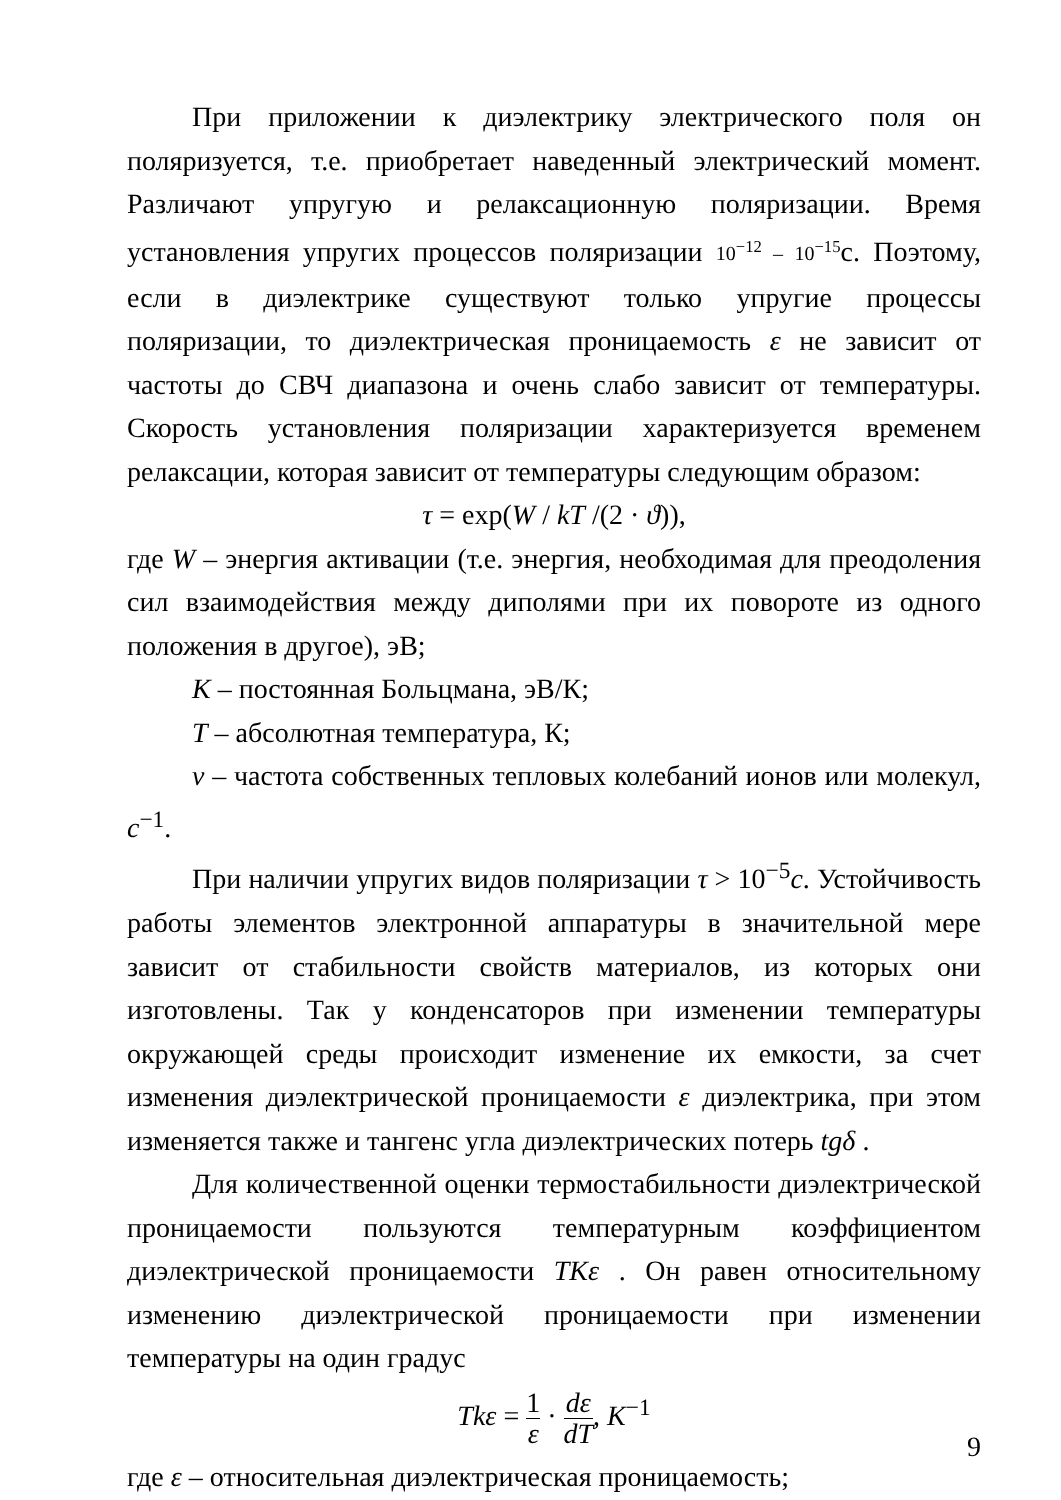При приложении к диэлектрику электрического поля он поляризуется, т.е. приобретает наведенный электрический момент. Различают упругую и релаксационную поляризации. Время установления упругих процессов поляризации 10<sup>−12</sup> – 10<sup>−15</sup>с. Поэтому, если в диэлектрике существуют только упругие процессы поляризации, то диэлектрическая проницаемость ε не зависит от частоты до СВЧ диапазона и очень слабо зависит от температуры. Скорость установления поляризации характеризуется временем релаксации, которая зависит от температуры следующим образом:
τ = exp(W / kT /(2 · ϑ)),
где W – энергия активации (т.е. энергия, необходимая для преодоления сил взаимодействия между диполями при их повороте из одного положения в другое), эВ;
K – постоянная Больцмана, эВ/К;
T – абсолютная температура, К;
ν – частота собственных тепловых колебаний ионов или молекул, c<sup>−1</sup>.
При наличии упругих видов поляризации τ > 10<sup>−5</sup>c. Устойчивость работы элементов электронной аппаратуры в значительной мере зависит от стабильности свойств материалов, из которых они изготовлены. Так у конденсаторов при изменении температуры окружающей среды происходит изменение их емкости, за счет изменения диэлектрической проницаемости ε диэлектрика, при этом изменяется также и тангенс угла диэлектрических потерь tgδ .
Для количественной оценки термостабильности диэлектрической проницаемости пользуются температурным коэффициентом диэлектрической проницаемости TKε . Он равен относительному изменению диэлектрической проницаемости при изменении температуры на один градус
Tkε = 1 ε · dε dT, K<sup>−1</sup>
где ε – относительная диэлектрическая проницаемость;
9